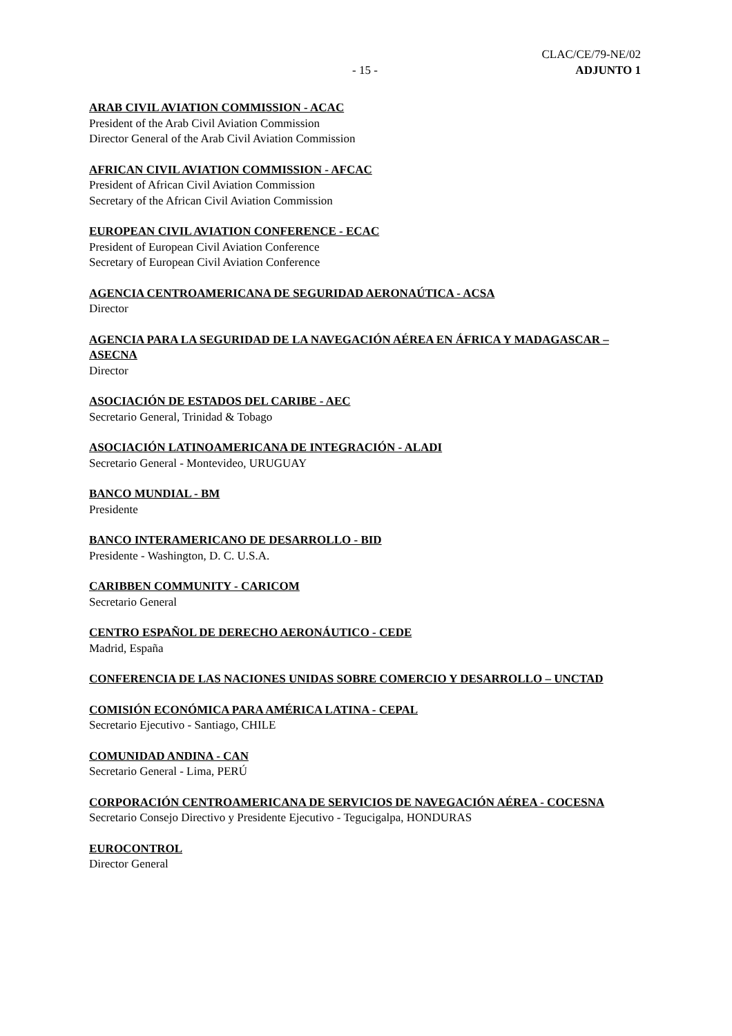- 15 -
CLAC/CE/79-NE/02
ADJUNTO 1
ARAB CIVIL AVIATION COMMISSION - ACAC
President of the Arab Civil Aviation Commission
Director General of the Arab Civil Aviation Commission
AFRICAN CIVIL AVIATION COMMISSION - AFCAC
President of African Civil Aviation Commission
Secretary of the African Civil Aviation Commission
EUROPEAN CIVIL AVIATION CONFERENCE - ECAC
President of European Civil Aviation Conference
Secretary of European Civil Aviation Conference
AGENCIA CENTROAMERICANA DE SEGURIDAD AERONAÚTICA - ACSA
Director
AGENCIA PARA LA SEGURIDAD DE LA NAVEGACIÓN AÉREA EN ÁFRICA Y MADAGASCAR – ASECNA
Director
ASOCIACIÓN DE ESTADOS DEL CARIBE - AEC
Secretario General, Trinidad & Tobago
ASOCIACIÓN LATINOAMERICANA DE INTEGRACIÓN - ALADI
Secretario General - Montevideo, URUGUAY
BANCO MUNDIAL - BM
Presidente
BANCO INTERAMERICANO DE DESARROLLO - BID
Presidente - Washington, D. C. U.S.A.
CARIBBEN COMMUNITY - CARICOM
Secretario General
CENTRO ESPAÑOL DE DERECHO AERONÁUTICO - CEDE
Madrid, España
CONFERENCIA DE LAS NACIONES UNIDAS SOBRE COMERCIO Y DESARROLLO – UNCTAD
COMISIÓN ECONÓMICA PARA AMÉRICA LATINA - CEPAL
Secretario Ejecutivo - Santiago, CHILE
COMUNIDAD ANDINA - CAN
Secretario General - Lima, PERÚ
CORPORACIÓN CENTROAMERICANA DE SERVICIOS DE NAVEGACIÓN AÉREA - COCESNA
Secretario Consejo Directivo y Presidente Ejecutivo - Tegucigalpa, HONDURAS
EUROCONTROL
Director General